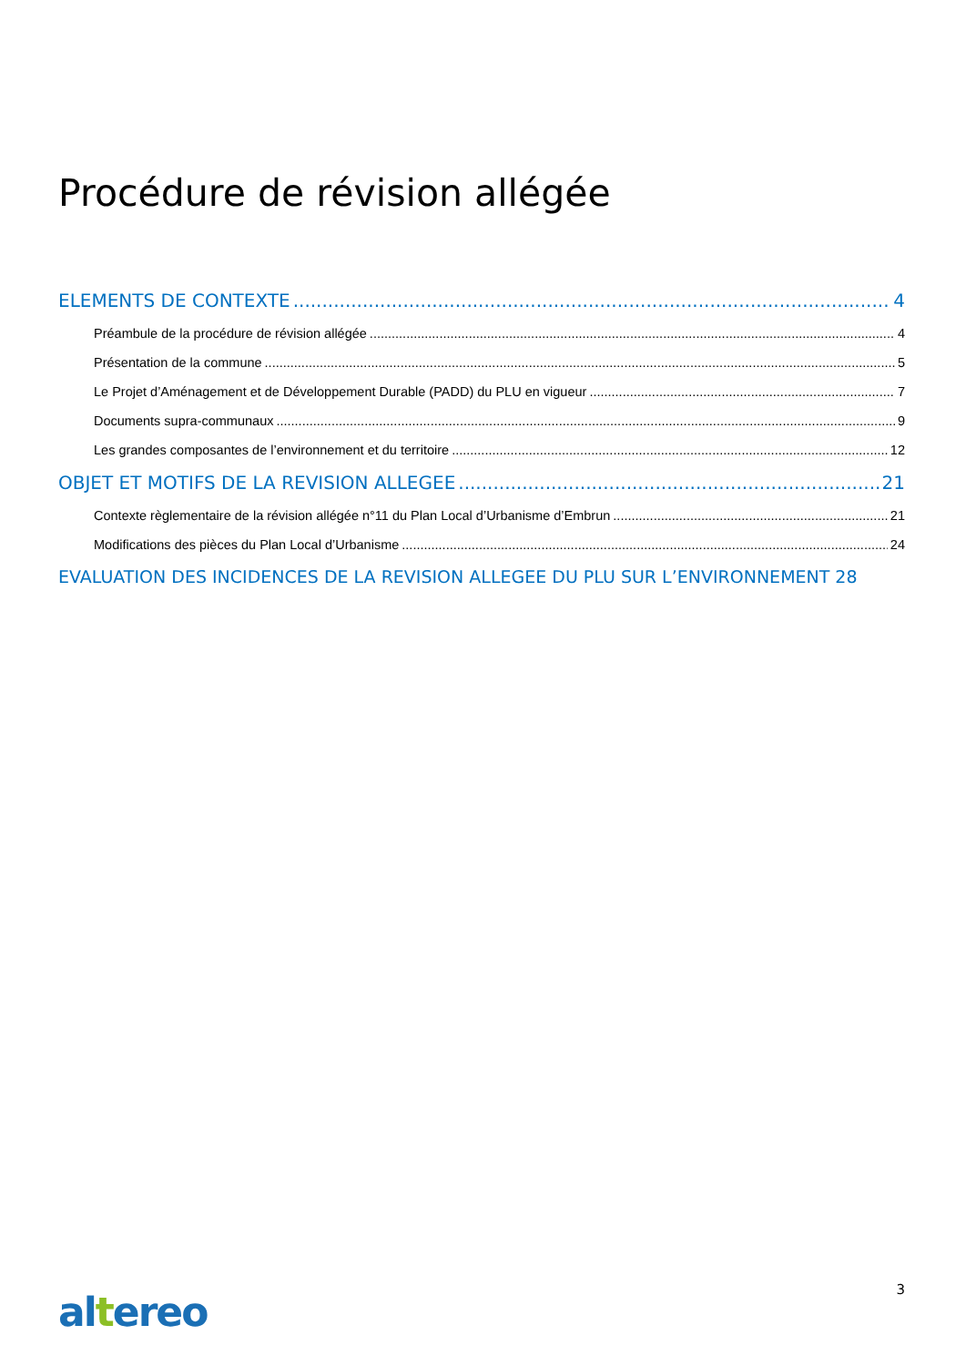Procédure de révision allégée
ELEMENTS DE CONTEXTE 4
Préambule de la procédure de révision allégée 4
Présentation de la commune 5
Le Projet d’Aménagement et de Développement Durable (PADD) du PLU en vigueur 7
Documents supra-communaux 9
Les grandes composantes de l’environnement et du territoire 12
OBJET ET MOTIFS DE LA REVISION ALLEGEE 21
Contexte règlementaire de la révision allégée n°11 du Plan Local d’Urbanisme d’Embrun 21
Modifications des pièces du Plan Local d’Urbanisme 24
EVALUATION DES INCIDENCES DE LA REVISION ALLEGEE DU PLU SUR L’ENVIRONNEMENT 28
3 altereo